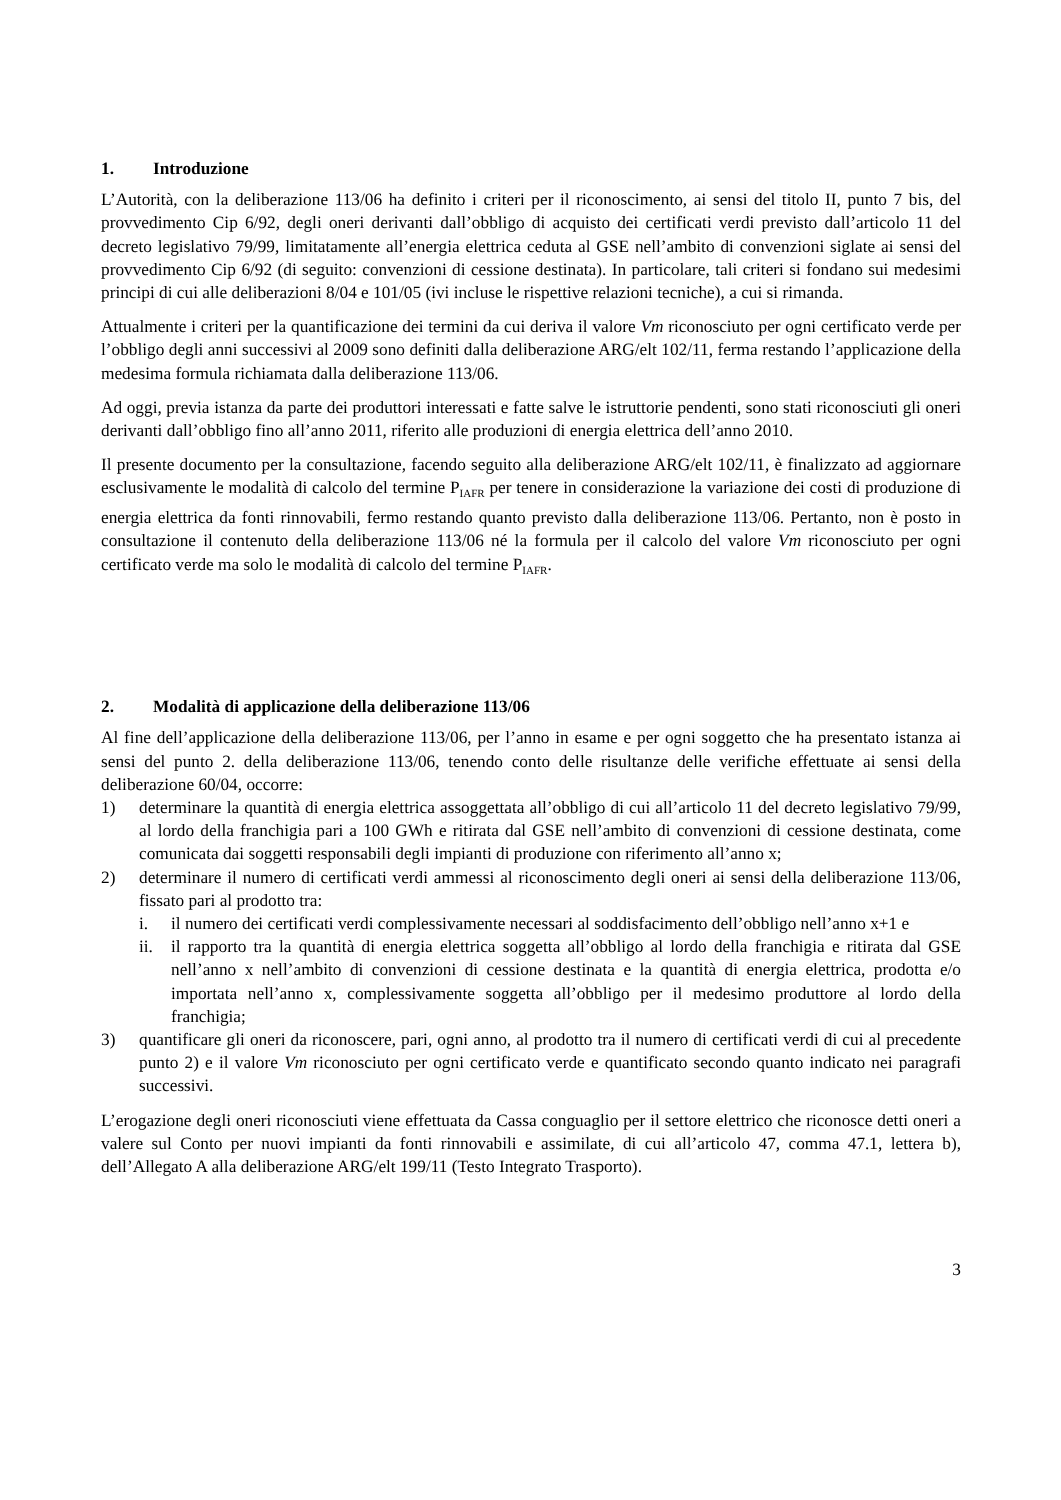1. Introduzione
L’Autorità, con la deliberazione 113/06 ha definito i criteri per il riconoscimento, ai sensi del titolo II, punto 7 bis, del provvedimento Cip 6/92, degli oneri derivanti dall’obbligo di acquisto dei certificati verdi previsto dall’articolo 11 del decreto legislativo 79/99, limitatamente all’energia elettrica ceduta al GSE nell’ambito di convenzioni siglate ai sensi del provvedimento Cip 6/92 (di seguito: convenzioni di cessione destinata). In particolare, tali criteri si fondano sui medesimi principi di cui alle deliberazioni 8/04 e 101/05 (ivi incluse le rispettive relazioni tecniche), a cui si rimanda.
Attualmente i criteri per la quantificazione dei termini da cui deriva il valore Vm riconosciuto per ogni certificato verde per l’obbligo degli anni successivi al 2009 sono definiti dalla deliberazione ARG/elt 102/11, ferma restando l’applicazione della medesima formula richiamata dalla deliberazione 113/06.
Ad oggi, previa istanza da parte dei produttori interessati e fatte salve le istruttorie pendenti, sono stati riconosciuti gli oneri derivanti dall’obbligo fino all’anno 2011, riferito alle produzioni di energia elettrica dell’anno 2010.
Il presente documento per la consultazione, facendo seguito alla deliberazione ARG/elt 102/11, è finalizzato ad aggiornare esclusivamente le modalità di calcolo del termine P<sub>IAFR</sub> per tenere in considerazione la variazione dei costi di produzione di energia elettrica da fonti rinnovabili, fermo restando quanto previsto dalla deliberazione 113/06. Pertanto, non è posto in consultazione il contenuto della deliberazione 113/06 né la formula per il calcolo del valore Vm riconosciuto per ogni certificato verde ma solo le modalità di calcolo del termine P<sub>IAFR</sub>.
2. Modalità di applicazione della deliberazione 113/06
Al fine dell’applicazione della deliberazione 113/06, per l’anno in esame e per ogni soggetto che ha presentato istanza ai sensi del punto 2. della deliberazione 113/06, tenendo conto delle risultanze delle verifiche effettuate ai sensi della deliberazione 60/04, occorre:
1) determinare la quantità di energia elettrica assoggettata all’obbligo di cui all’articolo 11 del decreto legislativo 79/99, al lordo della franchigia pari a 100 GWh e ritirata dal GSE nell’ambito di convenzioni di cessione destinata, come comunicata dai soggetti responsabili degli impianti di produzione con riferimento all’anno x;
2) determinare il numero di certificati verdi ammessi al riconoscimento degli oneri ai sensi della deliberazione 113/06, fissato pari al prodotto tra:
i. il numero dei certificati verdi complessivamente necessari al soddisfacimento dell’obbligo nell’anno x+1 e
ii. il rapporto tra la quantità di energia elettrica soggetta all’obbligo al lordo della franchigia e ritirata dal GSE nell’anno x nell’ambito di convenzioni di cessione destinata e la quantità di energia elettrica, prodotta e/o importata nell’anno x, complessivamente soggetta all’obbligo per il medesimo produttore al lordo della franchigia;
3) quantificare gli oneri da riconoscere, pari, ogni anno, al prodotto tra il numero di certificati verdi di cui al precedente punto 2) e il valore Vm riconosciuto per ogni certificato verde e quantificato secondo quanto indicato nei paragrafi successivi.
L’erogazione degli oneri riconosciuti viene effettuata da Cassa conguaglio per il settore elettrico che riconosce detti oneri a valere sul Conto per nuovi impianti da fonti rinnovabili e assimilate, di cui all’articolo 47, comma 47.1, lettera b), dell’Allegato A alla deliberazione ARG/elt 199/11 (Testo Integrato Trasporto).
3